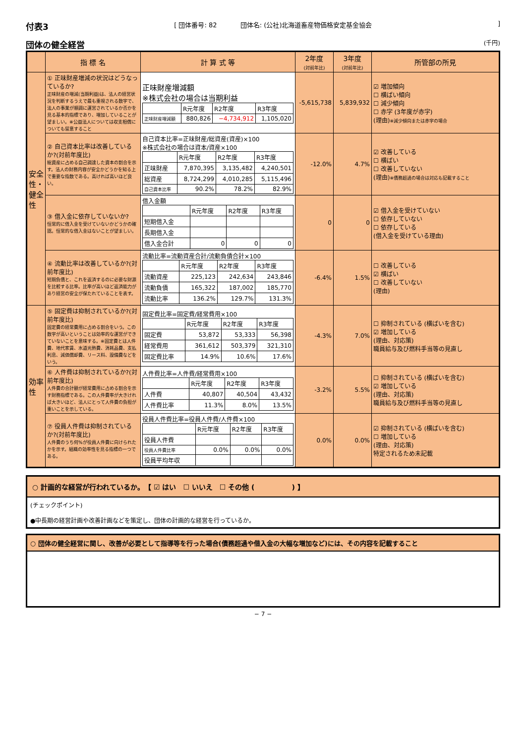付表3
[ 団体番号: 82 　　　 団体名: (公社)北海道畜産物価格安定基金協会]
団体の健全経営
(千円)
| | 指 標 名 | 計 算 式 等 | 2年度 (対前年比) | 3年度 (対前年比) | 所管部の所見 |
| --- | --- | --- | --- | --- | --- |
| 安全性・健全性 | ① 正味財産増減の状況はどうなっているか? 正味財産の増減(当期利益)は、法人の経営状況を判断するうえで最も重視される数字で、法人の事業が順調に運営されているか否かを見る基本的指標であり、増加していることが望ましい。※公益法人については収支相償についても留意すること | 正味財産増減額 ※株式会社の場合は当期利益 / / R元年度 / R2年度 / R3年度 / / 正味財産増減額 / 880,826 / −4,734,912 / 1,105,020 / | -5,615,738 | 5,839,932 | ☑ 増加傾向 ☐ 横ばい傾向 ☐ 減少傾向 ☐ 赤字 (3年度が赤字) (理由) ※減少傾向または赤字の場合 |
| | ② 自己資本比率は改善しているか?(対前年度比) 総資産に占める自己調達した資本の割合を示す。法人の財務内容が安全かどうかを知る上で重要な指数である。高ければ高いほど良い。 | 自己資本比率=正味財産/総資産(資産)×100 ※株式会社の場合は資本/資産×100 / / R元年度 / R2年度 / R3年度 / / 正味財産 / 7,870,395 / 3,135,482 / 4,240,501 / / 総資産 / 8,724,299 / 4,010,285 / 5,115,496 / / 自己資本比率 / 90.2% / 78.2% / 82.9% / | -12.0% | 4.7% | ☑ 改善している ☐ 横ばい ☐ 改善していない (理由) ※債務超過の場合は対応も記載すること |
| | ③ 借入金に依存していないか? 恒常的に借入金を受けていないかどうかの確認。恒常的な借入金はないことが望ましい。 | 借入金額 / / R元年度 / R2年度 / R3年度 / / 短期借入金 / / / / / 長期借入金 / / / / / 借入金合計 / 0 / 0 / 0 / | 0 | 0 | ☑ 借入金を受けていない ☐ 依存していない ☐ 依存している (借入金を受けている理由) |
| | ④ 流動比率は改善しているか?(対前年度比) 短期負債と、これを返済するのに必要な財源を比較する比率。比率が高いほど返済能力があり経営の安全が保たれていることを表す。 | 流動比率=流動資産合計/流動負債合計×100 / / R元年度 / R2年度 / R3年度 / / 流動資産 / 225,123 / 242,634 / 243,846 / / 流動負債 / 165,322 / 187,002 / 185,770 / / 流動比率 / 136.2% / 129.7% / 131.3% / | -6.4% | 1.5% | ☐ 改善している ☑ 横ばい ☐ 改善していない (理由) |
| 効率性 | ⑤ 固定費は抑制されているか?(対前年度比) 固定費の経常費用に占める割合をいう。この数字が高いということは効率的な運営ができていないことを意味する。※固定費とは人件費、地代家賃、水道光熱費、消耗品費、支払利息、減価償却費、リース料、設備費などをいう。 | 固定費比率=固定費/経常費用×100 / / R元年度 / R2年度 / R3年度 / / 固定費 / 53,872 / 53,333 / 56,398 / / 経常費用 / 361,612 / 503,379 / 321,310 / / 固定費比率 / 14.9% / 10.6% / 17.6% / | -4.3% | 7.0% | ☐ 抑制されている (横ばいを含む) ☑ 増加している (理由、対応策) 職員給与及び燃料手当等の見直し |
| | ⑥ 人件費は抑制されているか?(対前年度比) 人件費の合計額が経常費用に占める割合を示す財務指標である。この人件費率が大きければ大きいほど、法人にとって人件費の負担が重いことを示している。 | 人件費比率=人件費/経常費用×100 / / R元年度 / R2年度 / R3年度 / / 人件費 / 40,807 / 40,504 / 43,432 / / 人件費比率 / 11.3% / 8.0% / 13.5% / | -3.2% | 5.5% | ☐ 抑制されている (横ばいを含む) ☑ 増加している (理由、対応策) 職員給与及び燃料手当等の見直し |
| | ⑦ 役員人件費は抑制されているか?(対前年度比) 人件費のうち何%が役員人件費に向けられたかを示す。組織の効率性を見る指標の一つである。 | 役員人件費比率=役員人件費/人件費×100 / / R元年度 / R2年度 / R3年度 / / 役員人件費 / / / / / 役員人件費比率 / 0.0% / 0.0% / 0.0% / / 役員平均年収 / / / / | 0.0% | 0.0% | ☑ 抑制されている (横ばいを含む) ☐ 増加している (理由、対応策) 特定されるため未記載 |
○ 計画的な経営が行われているか。　【 ☑ はい　☐ いいえ　☐ その他 ( 　　　　　) 】
(チェックポイント)
●中長期の経営計画や改善計画などを策定し、団体の計画的な経営を行っているか。
○ 団体の健全経営に関し、改善が必要として指導等を行った場合(債務超過や借入金の大幅な増加など)には、その内容を記載すること
− 7 −